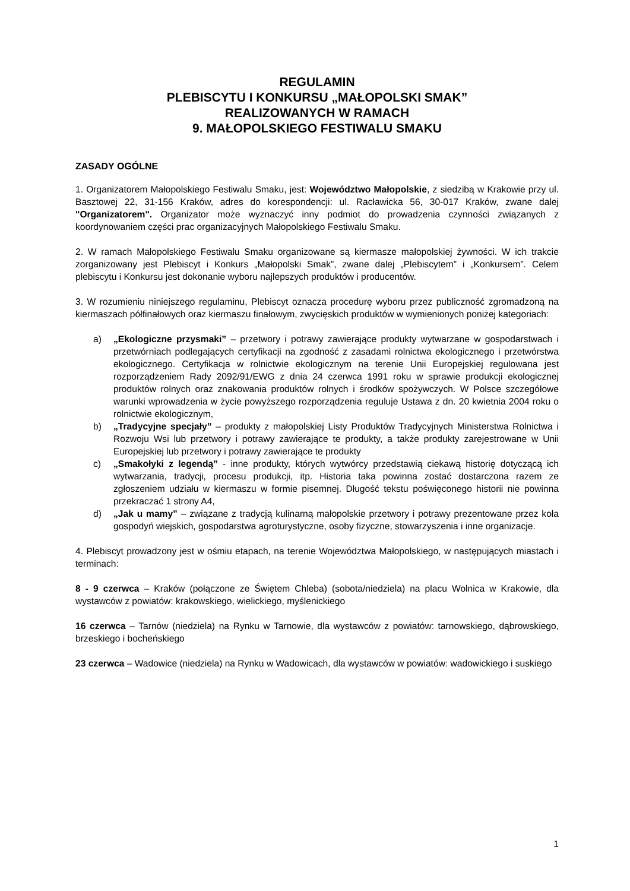REGULAMIN
PLEBISCYTU I KONKURSU „MAŁOPOLSKI SMAK”
REALIZOWANYCH W RAMACH
9. MAŁOPOLSKIEGO FESTIWALU SMAKU
ZASADY OGÓLNE
1. Organizatorem Małopolskiego Festiwalu Smaku, jest: Województwo Małopolskie, z siedzibą w Krakowie przy ul. Basztowej 22, 31-156 Kraków, adres do korespondencji: ul. Racławicka 56, 30-017 Kraków, zwane dalej "Organizatorem". Organizator może wyznaczyć inny podmiot do prowadzenia czynności związanych z koordynowaniem części prac organizacyjnych Małopolskiego Festiwalu Smaku.
2. W ramach Małopolskiego Festiwalu Smaku organizowane są kiermasze małopolskiej żywności. W ich trakcie zorganizowany jest Plebiscyt i Konkurs „Małopolski Smak”, zwane dalej „Plebiscytem” i „Konkursem”. Celem plebiscytu i Konkursu jest dokonanie wyboru najlepszych produktów i producentów.
3. W rozumieniu niniejszego regulaminu, Plebiscyt oznacza procedurę wyboru przez publiczność zgromadzoną na kiermaszach półfinałowych oraz kiermaszu finałowym, zwycięskich produktów w wymienionych poniżej kategoriach:
a) „Ekologiczne przysmaki” – przetwory i potrawy zawierające produkty wytwarzane w gospodarstwach i przetwórniach podlegających certyfikacji na zgodność z zasadami rolnictwa ekologicznego i przetwórstwa ekologicznego. Certyfikacja w rolnictwie ekologicznym na terenie Unii Europejskiej regulowana jest rozporządzeniem Rady 2092/91/EWG z dnia 24 czerwca 1991 roku w sprawie produkcji ekologicznej produktów rolnych oraz znakowania produktów rolnych i środków spożywczych. W Polsce szczegółowe warunki wprowadzenia w życie powyższego rozporządzenia reguluje Ustawa z dn. 20 kwietnia 2004 roku o rolnictwie ekologicznym,
b) „Tradycyjne specjały” – produkty z małopolskiej Listy Produktów Tradycyjnych Ministerstwa Rolnictwa i Rozwoju Wsi lub przetwory i potrawy zawierające te produkty, a także produkty zarejestrowane w Unii Europejskiej lub przetwory i potrawy zawierające te produkty
c) „Smakołyki z legendą” - inne produkty, których wytwórcy przedstawią ciekawą historię dotyczącą ich wytwarzania, tradycji, procesu produkcji, itp. Historia taka powinna zostać dostarczona razem ze zgłoszeniem udziału w kiermaszu w formie pisemnej. Długość tekstu poświęconego historii nie powinna przekraczać 1 strony A4,
d) „Jak u mamy” – związane z tradycją kulinarną małopolskie przetwory i potrawy prezentowane przez koła gospodyń wiejskich, gospodarstwa agroturystyczne, osoby fizyczne, stowarzyszenia i inne organizacje.
4. Plebiscyt prowadzony jest w ośmiu etapach, na terenie Województwa Małopolskiego, w następujących miastach i terminach:
8 - 9 czerwca – Kraków (połączone ze Świętem Chleba) (sobota/niedziela) na placu Wolnica w Krakowie, dla wystawców z powiatów: krakowskiego, wielickiego, myślenickiego
16 czerwca – Tarnów (niedziela) na Rynku w Tarnowie, dla wystawców z powiatów: tarnowskiego, dąbrowskiego, brzeskiego i bocheńskiego
23 czerwca – Wadowice (niedziela) na Rynku w Wadowicach, dla wystawców w powiatów: wadowickiego i suskiego
1